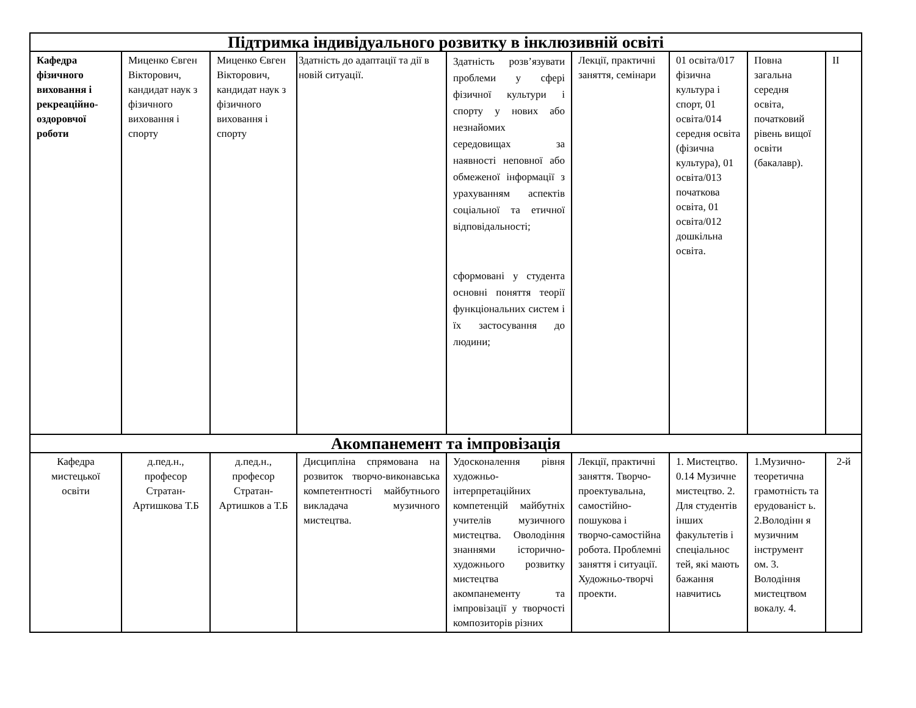| Підтримка індивідуального розвитку в інклюзивній освіті | | | | | | | | |
| --- | --- | --- | --- | --- | --- | --- | --- | --- |
| Кафедра фізичного виховання і рекреаційно-оздоровчої роботи | Миценко Євген Вікторович, кандидат наук з фізичного виховання і спорту | Миценко Євген Вікторович, кандидат наук з фізичного виховання і спорту | Здатність до адаптації та дії в новій ситуації. | Здатність розв’язувати проблеми у сфері фізичної культури і спорту у нових або незнайомих середовищах за наявності неповної або обмеженої інформації з урахуванням аспектів соціальної та етичної відповідальності; сформовані у студента основні поняття теорії функціональних систем і їх застосування до людини; | Лекції, практичні заняття, семінари | 01 освіта/017 фізична культура і спорт, 01 освіта/014 середня освіта (фізична культура), 01 освіта/013 початкова освіта, 01 освіта/012 дошкільна освіта. | Повна загальна середня освіта, початковий рівень вищої освіти (бакалавр). | II |
| Акомпанемент та імпровізація | | | | | | | | |
| Кафедра мистецької освіти | д.пед.н., професор Стратан-Артишкова Т.Б | д.пед.н., професор Стратан-Артишков а Т.Б | Дисципліна спрямована на розвиток творчо-виконавська компетентності майбутнього викладача музичного мистецтва. | Удосконалення рівня художньо-інтерпретаційних компетенцій майбутніх учителів музичного мистецтва. Оволодіння знаннями історично-художнього розвитку мистецтва акомпанементу та імпровізації у творчості композиторів різних | Лекції, практичні заняття. Творчо-проектувальна, самостійно-пошукова і творчо-самостійна робота. Проблемні заняття і ситуації. Художньо-творчі проекти. | 1. Мистецтво. 0.14 Музичне мистецтво. 2. Для студентів інших факультетів і спеціальнос тей, які мають бажання навчитись | 1.Музично-теоретична грамотність та ерудованіст ь. 2.Володінн я музичним інструмент ом. 3. Володіння мистецтвом вокалу. 4. | 2-й |